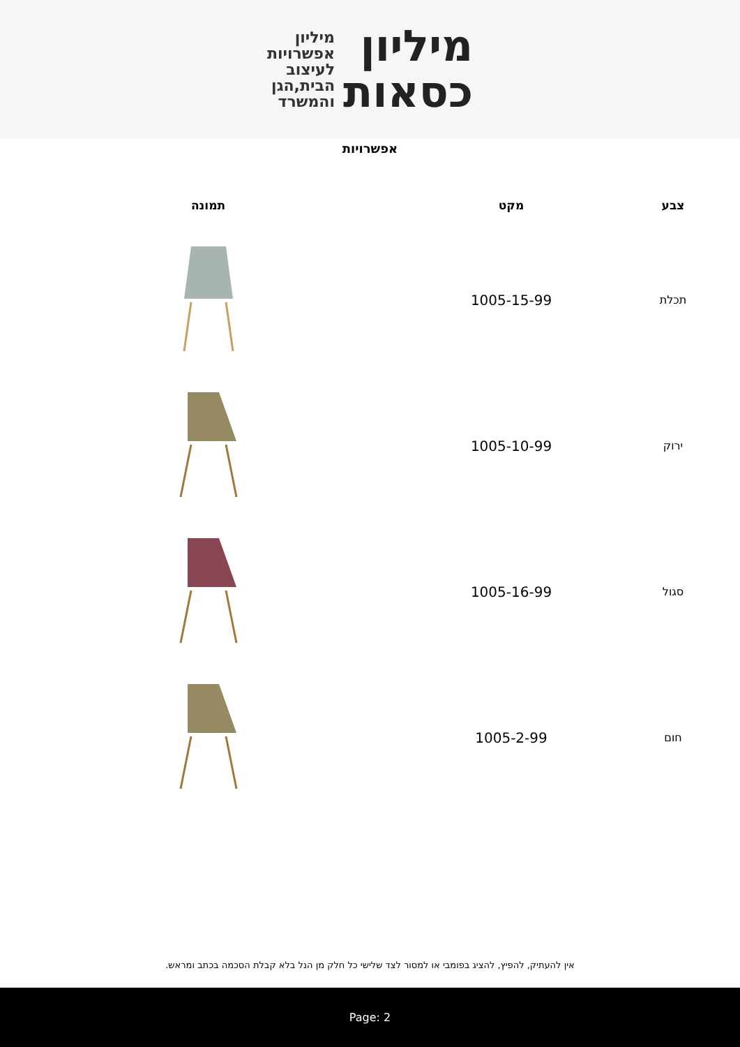מיליון
כסאות
מיליון
אפשרויות
לעיצוב
הבית,הגן
והמשרד
אפשרויות
| צבע | מקט | תמונה |
| --- | --- | --- |
| תכלת | 1005-15-99 | |
| ירוק | 1005-10-99 | |
| סגול | 1005-16-99 | |
| חום | 1005-2-99 | |
אין להעתיק, להפיץ, להציג בפומבי או למסור לצד שלישי כל חלק מן הנל בלא קבלת הסכמה בכתב ומראש.
Page: 2